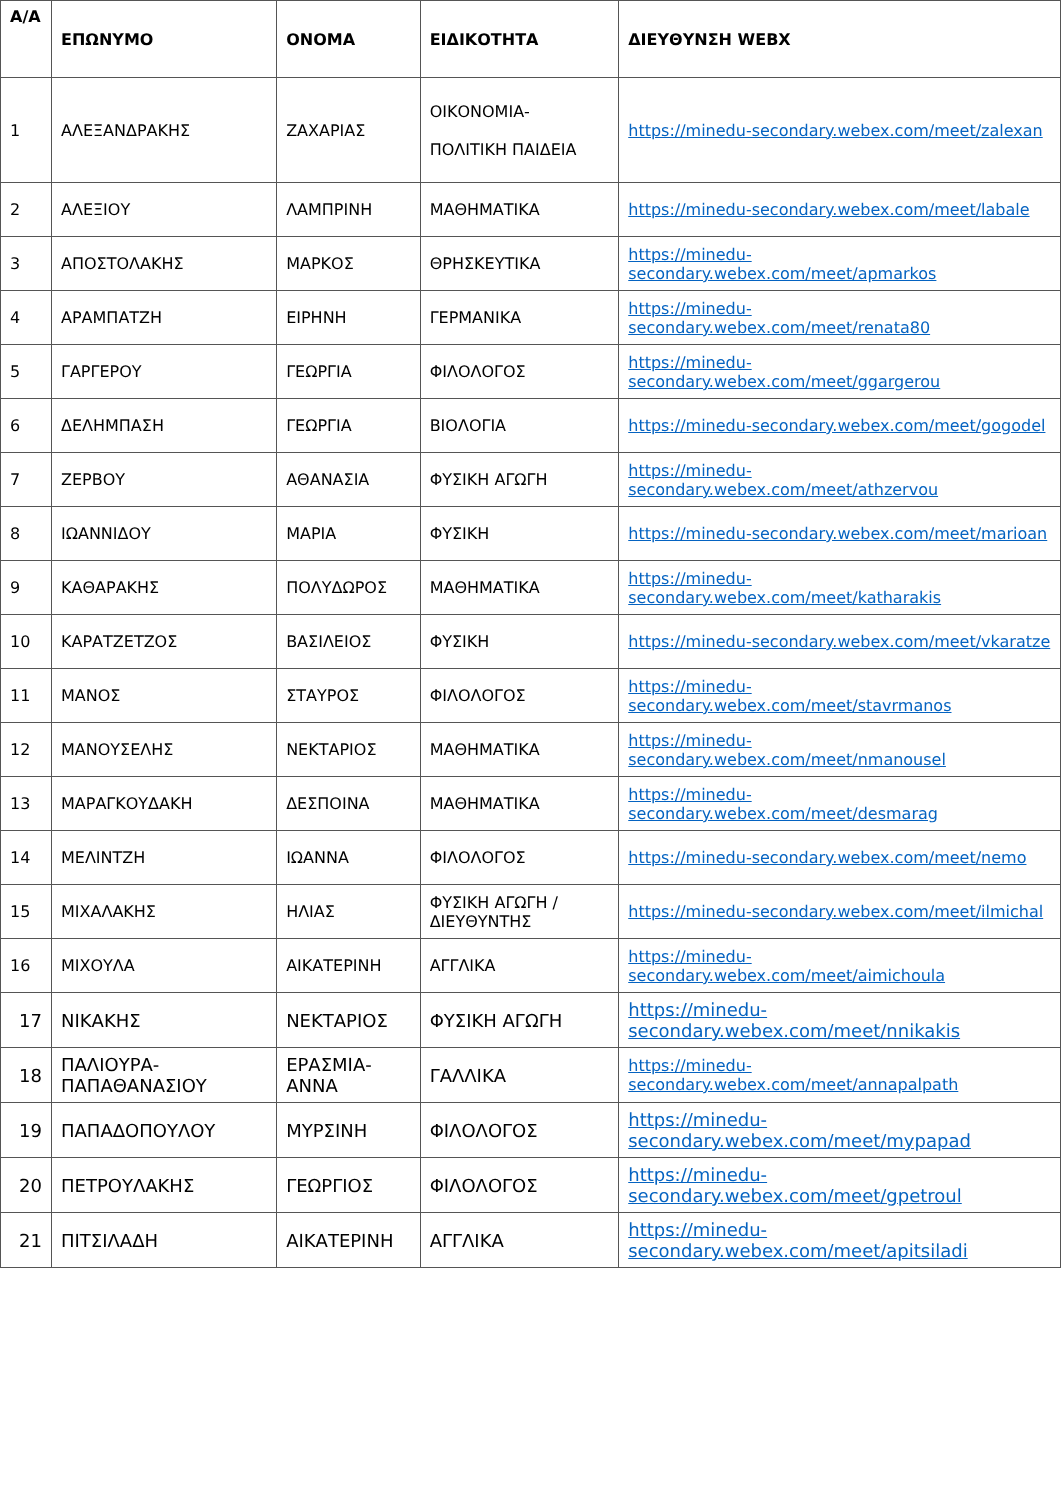| Α/Α | ΕΠΩΝΥΜΟ | ΟΝΟΜΑ | ΕΙΔΙΚΟΤΗΤΑ | ΔΙΕΥΘΥΝΣΗ WEBX |
| --- | --- | --- | --- | --- |
| 1 | ΑΛΕΞΑΝΔΡΑΚΗΣ | ΖΑΧΑΡΙΑΣ | ΟΙΚΟΝΟΜΙΑ- ΠΟΛΙΤΙΚΗ ΠΑΙΔΕΙΑ | https://minedu-secondary.webex.com/meet/zalexan |
| 2 | ΑΛΕΞΙΟΥ | ΛΑΜΠΡΙΝΗ | ΜΑΘΗΜΑΤΙΚΑ | https://minedu-secondary.webex.com/meet/labale |
| 3 | ΑΠΟΣΤΟΛΑΚΗΣ | ΜΑΡΚΟΣ | ΘΡΗΣΚΕΥΤΙΚΑ | https://minedu-secondary.webex.com/meet/apmarkos |
| 4 | ΑΡΑΜΠΑΤΖΗ | ΕΙΡΗΝΗ | ΓΕΡΜΑΝΙΚΑ | https://minedu-secondary.webex.com/meet/renata80 |
| 5 | ΓΑΡΓΕΡΟΥ | ΓΕΩΡΓΙΑ | ΦΙΛΟΛΟΓΟΣ | https://minedu-secondary.webex.com/meet/ggargerou |
| 6 | ΔΕΛΗΜΠΑΣΗ | ΓΕΩΡΓΙΑ | ΒΙΟΛΟΓΙΑ | https://minedu-secondary.webex.com/meet/gogodel |
| 7 | ΖΕΡΒΟΥ | ΑΘΑΝΑΣΙΑ | ΦΥΣΙΚΗ ΑΓΩΓΗ | https://minedu-secondary.webex.com/meet/athzervou |
| 8 | ΙΩΑΝΝΙΔΟΥ | ΜΑΡΙΑ | ΦΥΣΙΚΗ | https://minedu-secondary.webex.com/meet/marioan |
| 9 | ΚΑΘΑΡΑΚΗΣ | ΠΟΛΥΔΩΡΟΣ | ΜΑΘΗΜΑΤΙΚΑ | https://minedu-secondary.webex.com/meet/katharakis |
| 10 | ΚΑΡΑΤΖΕΤΖΟΣ | ΒΑΣΙΛΕΙΟΣ | ΦΥΣΙΚΗ | https://minedu-secondary.webex.com/meet/vkaratze |
| 11 | ΜΑΝΟΣ | ΣΤΑΥΡΟΣ | ΦΙΛΟΛΟΓΟΣ | https://minedu-secondary.webex.com/meet/stavrmanos |
| 12 | ΜΑΝΟΥΣΕΛΗΣ | ΝΕΚΤΑΡΙΟΣ | ΜΑΘΗΜΑΤΙΚΑ | https://minedu-secondary.webex.com/meet/nmanousel |
| 13 | ΜΑΡΑΓΚΟΥΔΑΚΗ | ΔΕΣΠΟΙΝΑ | ΜΑΘΗΜΑΤΙΚΑ | https://minedu-secondary.webex.com/meet/desmarag |
| 14 | ΜΕΛΙΝΤΖΗ | ΙΩΑΝΝΑ | ΦΙΛΟΛΟΓΟΣ | https://minedu-secondary.webex.com/meet/nemo |
| 15 | ΜΙΧΑΛΑΚΗΣ | ΗΛΙΑΣ | ΦΥΣΙΚΗ ΑΓΩΓΗ /ΔΙΕΥΘΥΝΤΗΣ | https://minedu-secondary.webex.com/meet/ilmichal |
| 16 | ΜΙΧΟΥΛΑ | ΑΙΚΑΤΕΡΙΝΗ | ΑΓΓΛΙΚΑ | https://minedu-secondary.webex.com/meet/aimichoula |
| 17 | ΝΙΚΑΚΗΣ | ΝΕΚΤΑΡΙΟΣ | ΦΥΣΙΚΗ ΑΓΩΓΗ | https://minedu-secondary.webex.com/meet/nnikakis |
| 18 | ΠΑΛΙΟΥΡΑ-ΠΑΠΑΘΑΝΑΣΙΟΥ | ΕΡΑΣΜΙΑ-ΑΝΝΑ | ΓΑΛΛΙΚΑ | https://minedu-secondary.webex.com/meet/annapalpath |
| 19 | ΠΑΠΑΔΟΠΟΥΛΟΥ | ΜΥΡΣΙΝΗ | ΦΙΛΟΛΟΓΟΣ | https://minedu-secondary.webex.com/meet/mypapad |
| 20 | ΠΕΤΡΟΥΛΑΚΗΣ | ΓΕΩΡΓΙΟΣ | ΦΙΛΟΛΟΓΟΣ | https://minedu-secondary.webex.com/meet/gpetroul |
| 21 | ΠΙΤΣΙΛΑΔΗ | ΑΙΚΑΤΕΡΙΝΗ | ΑΓΓΛΙΚΑ | https://minedu-secondary.webex.com/meet/apitsiladi |